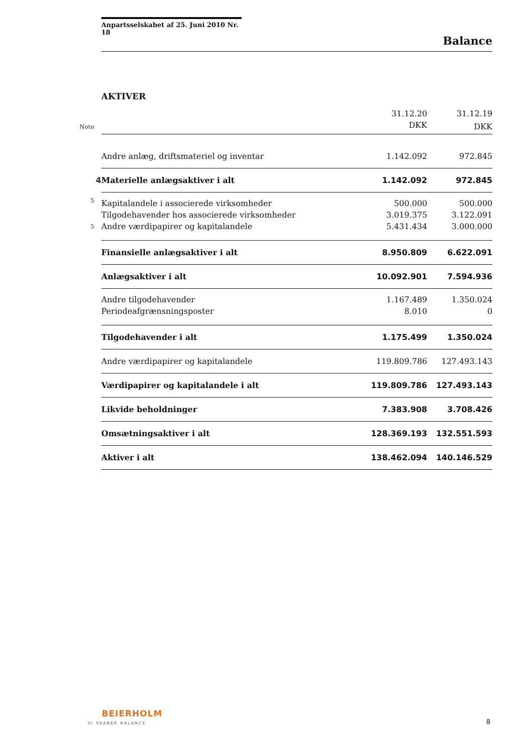Anpartsselskabet af 25. Juni 2010 Nr. 18
Balance
AKTIVER
| | | 31.12.20 | 31.12.19 |
| Note | | DKK | DKK |
| | Andre anlæg, driftsmateriel og inventar | 1.142.092 | 972.845 |
| 4 | Materielle anlægsaktiver i alt | 1.142.092 | 972.845 |
| 5 | Kapitalandele i associerede virksomheder | 500.000 | 500.000 |
| | Tilgodehavender hos associerede virksomheder | 3.019.375 | 3.122.091 |
| 5 | Andre værdipapirer og kapitalandele | 5.431.434 | 3.000.000 |
| | Finansielle anlægsaktiver i alt | 8.950.809 | 6.622.091 |
| | Anlægsaktiver i alt | 10.092.901 | 7.594.936 |
| | Andre tilgodehavender | 1.167.489 | 1.350.024 |
| | Periodeafgrænsningsposter | 8.010 | 0 |
| | Tilgodehavender i alt | 1.175.499 | 1.350.024 |
| | Andre værdipapirer og kapitalandele | 119.809.786 | 127.493.143 |
| | Værdipapirer og kapitalandele i alt | 119.809.786 | 127.493.143 |
| | Likvide beholdninger | 7.383.908 | 3.708.426 |
| | Omsætningsaktiver i alt | 128.369.193 | 132.551.593 |
| | Aktiver i alt | 138.462.094 | 140.146.529 |
BEIERHOLM
VI SKABER BALANCE 8